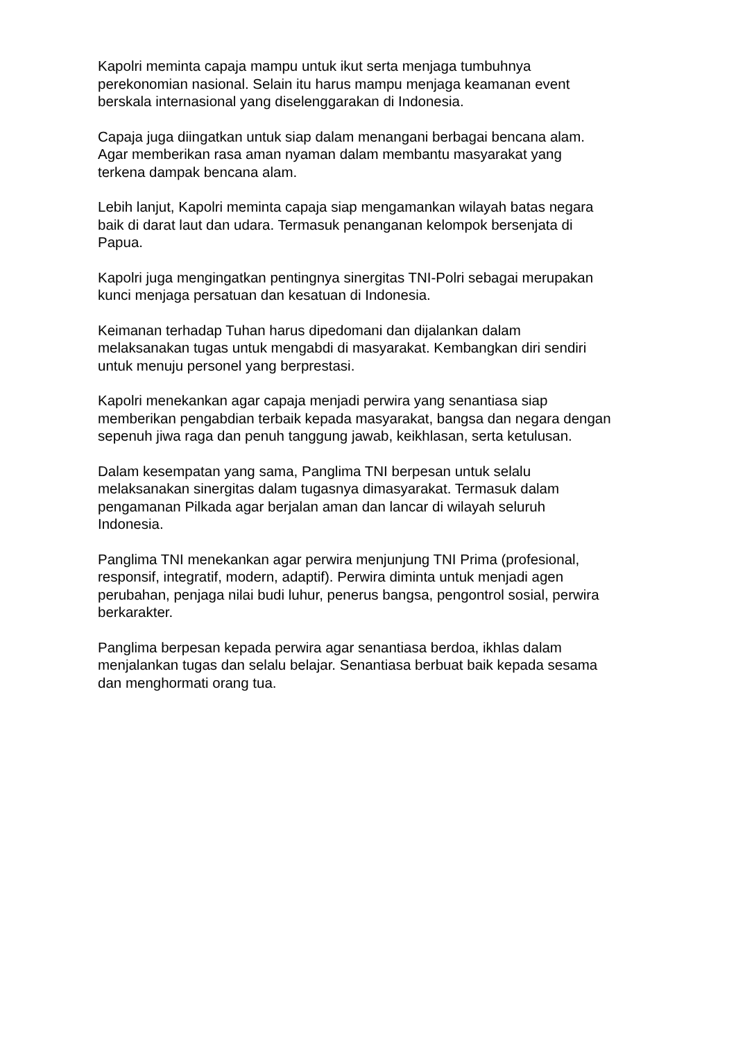Kapolri meminta capaja mampu untuk ikut serta menjaga tumbuhnya
perekonomian nasional. Selain itu harus mampu menjaga keamanan event
berskala internasional yang diselenggarakan di Indonesia.
Capaja juga diingatkan untuk siap dalam menangani berbagai bencana alam.
Agar memberikan rasa aman nyaman dalam membantu masyarakat yang
terkena dampak bencana alam.
Lebih lanjut, Kapolri meminta capaja siap mengamankan wilayah batas negara
baik di darat laut dan udara. Termasuk penanganan kelompok bersenjata di
Papua.
Kapolri juga mengingatkan pentingnya sinergitas TNI-Polri sebagai merupakan
kunci menjaga persatuan dan kesatuan di Indonesia.
Keimanan terhadap Tuhan harus dipedomani dan dijalankan dalam
melaksanakan tugas untuk mengabdi di masyarakat. Kembangkan diri sendiri
untuk menuju personel yang berprestasi.
Kapolri menekankan agar capaja menjadi perwira yang senantiasa siap
memberikan pengabdian terbaik kepada masyarakat, bangsa dan negara dengan
sepenuh jiwa raga dan penuh tanggung jawab, keikhlasan, serta ketulusan.
Dalam kesempatan yang sama, Panglima TNI berpesan untuk selalu
melaksanakan sinergitas dalam tugasnya dimasyarakat. Termasuk dalam
pengamanan Pilkada agar berjalan aman dan lancar di wilayah seluruh
Indonesia.
Panglima TNI menekankan agar perwira menjunjung TNI Prima (profesional,
responsif, integratif, modern, adaptif). Perwira diminta untuk menjadi agen
perubahan, penjaga nilai budi luhur, penerus bangsa, pengontrol sosial, perwira
berkarakter.
Panglima berpesan kepada perwira agar senantiasa berdoa, ikhlas dalam
menjalankan tugas dan selalu belajar. Senantiasa berbuat baik kepada sesama
dan menghormati orang tua.